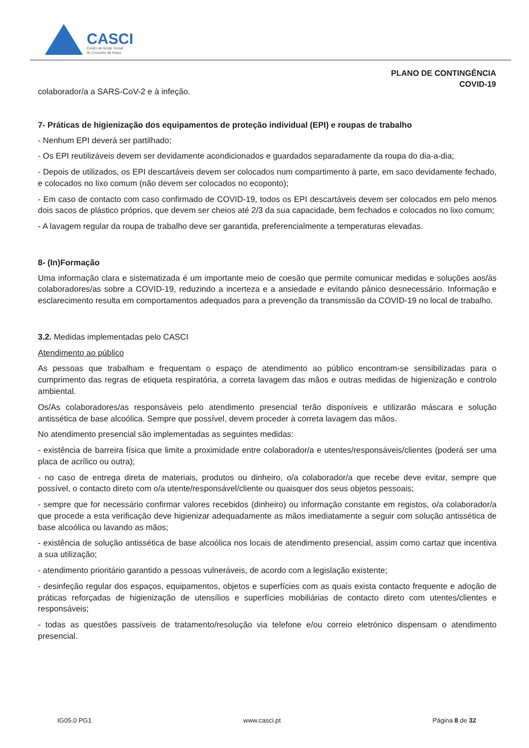CASCI
Centro de Acção Social
do Concelho de Ílhavo
PLANO DE CONTINGÊNCIA
COVID-19
colaborador/a a SARS-CoV-2 e à infeção.
7- Práticas de higienização dos equipamentos de proteção individual (EPI) e roupas de trabalho
- Nenhum EPI deverá ser partilhado;
- Os EPI reutilizáveis devem ser devidamente acondicionados e guardados separadamente da roupa do dia-a-dia;
- Depois de utilizados, os EPI descartáveis devem ser colocados num compartimento à parte, em saco devidamente fechado, e colocados no lixo comum (não devem ser colocados no ecoponto);
- Em caso de contacto com caso confirmado de COVID-19, todos os EPI descartáveis devem ser colocados em pelo menos dois sacos de plástico próprios, que devem ser cheios até 2/3 da sua capacidade, bem fechados e colocados no lixo comum;
- A lavagem regular da roupa de trabalho deve ser garantida, preferencialmente a temperaturas elevadas.
8- (In)Formação
Uma informação clara e sistematizada é um importante meio de coesão que permite comunicar medidas e soluções aos/às colaboradores/as sobre a COVID-19, reduzindo a incerteza e a ansiedade e evitando pânico desnecessário. Informação e esclarecimento resulta em comportamentos adequados para a prevenção da transmissão da COVID-19 no local de trabalho.
3.2. Medidas implementadas pelo CASCI
Atendimento ao público
As pessoas que trabalham e frequentam o espaço de atendimento ao público encontram-se sensibilizadas para o cumprimento das regras de etiqueta respiratória, a correta lavagem das mãos e outras medidas de higienização e controlo ambiental.
Os/As colaboradores/as responsáveis pelo atendimento presencial terão disponíveis e utilizarão máscara e solução antissética de base alcoólica. Sempre que possível, devem proceder à correta lavagem das mãos.
No atendimento presencial são implementadas as seguintes medidas:
- existência de barreira física que limite a proximidade entre colaborador/a e utentes/responsáveis/clientes (poderá ser uma placa de acrílico ou outra);
- no caso de entrega direta de materiais, produtos ou dinheiro, o/a colaborador/a que recebe deve evitar, sempre que possível, o contacto direto com o/a utente/responsável/cliente ou quaisquer dos seus objetos pessoais;
- sempre que for necessário confirmar valores recebidos (dinheiro) ou informação constante em registos, o/a colaborador/a que procede a esta verificação deve higienizar adequadamente as mãos imediatamente a seguir com solução antissética de base alcoólica ou lavando as mãos;
- existência de solução antissética de base alcoólica nos locais de atendimento presencial, assim como cartaz que incentiva a sua utilização;
- atendimento prioritário garantido a pessoas vulneráveis, de acordo com a legislação existente;
- desinfeção regular dos espaços, equipamentos, objetos e superfícies com as quais exista contacto frequente e adoção de práticas reforçadas de higienização de utensílios e superfícies mobiliárias de contacto direto com utentes/clientes e responsáveis;
- todas as questões passíveis de tratamento/resolução via telefone e/ou correio eletrónico dispensam o atendimento presencial.
IG05.0 PG1 www.casci.pt Página 8 de 32